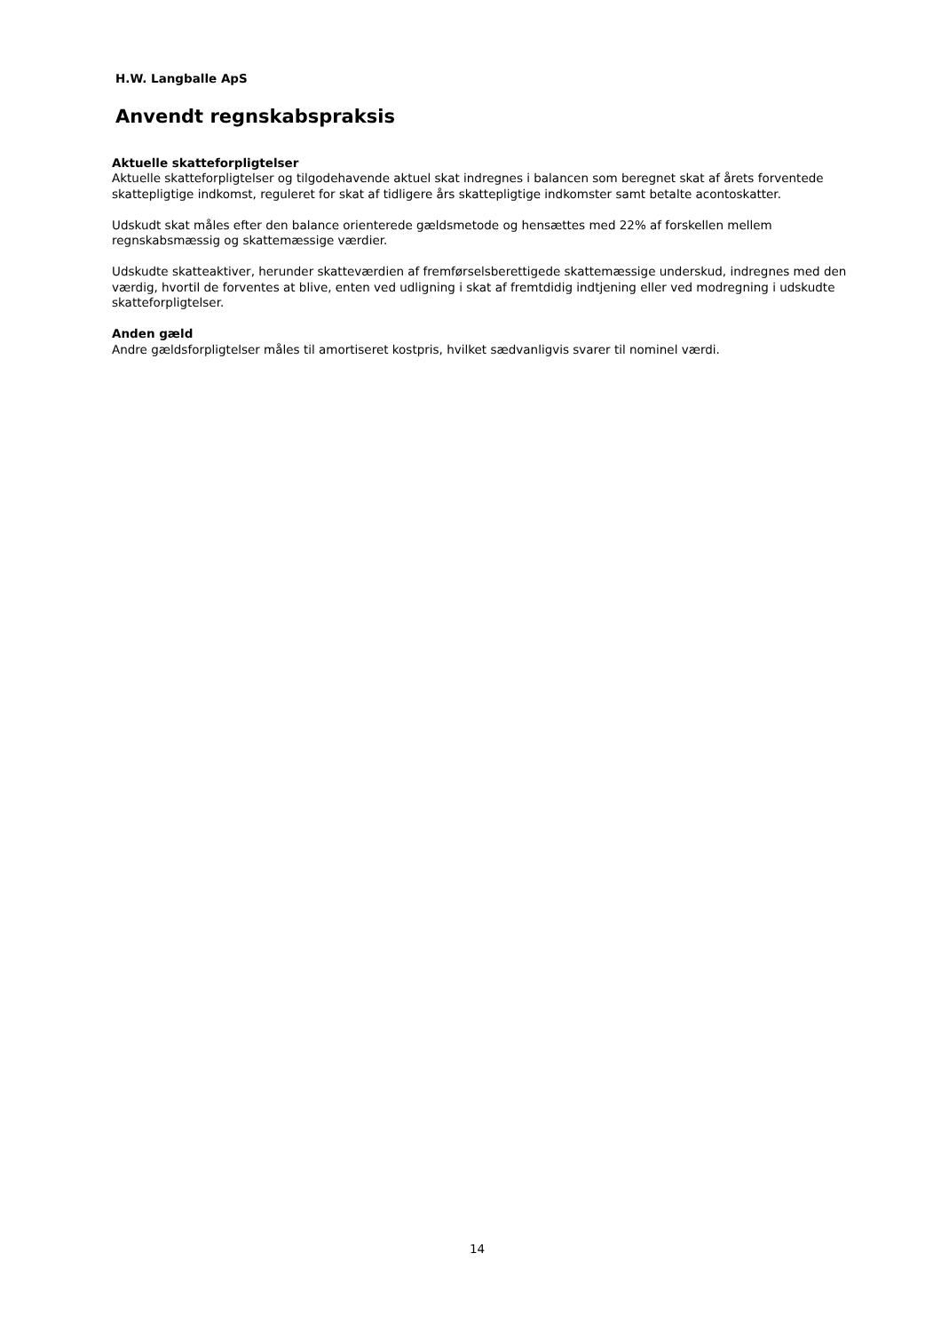H.W. Langballe ApS
Anvendt regnskabspraksis
Aktuelle skatteforpligtelser
Aktuelle skatteforpligtelser og tilgodehavende aktuel skat indregnes i balancen som beregnet skat af årets forventede skattepligtige indkomst, reguleret for skat af tidligere års skattepligtige indkomster samt betalte acontoskatter.
Udskudt skat måles efter den balance orienterede gældsmetode og hensættes med 22% af forskellen mellem regnskabsmæssig og skattemæssige værdier.
Udskudte skatteaktiver, herunder skatteværdien af fremførselsberettigede skattemæssige underskud, indregnes med den værdig, hvortil de forventes at blive, enten ved udligning i skat af fremtdidig indtjening eller ved modregning i udskudte skatteforpligtelser.
Anden gæld
Andre gældsforpligtelser måles til amortiseret kostpris, hvilket sædvanligvis svarer til nominel værdi.
14